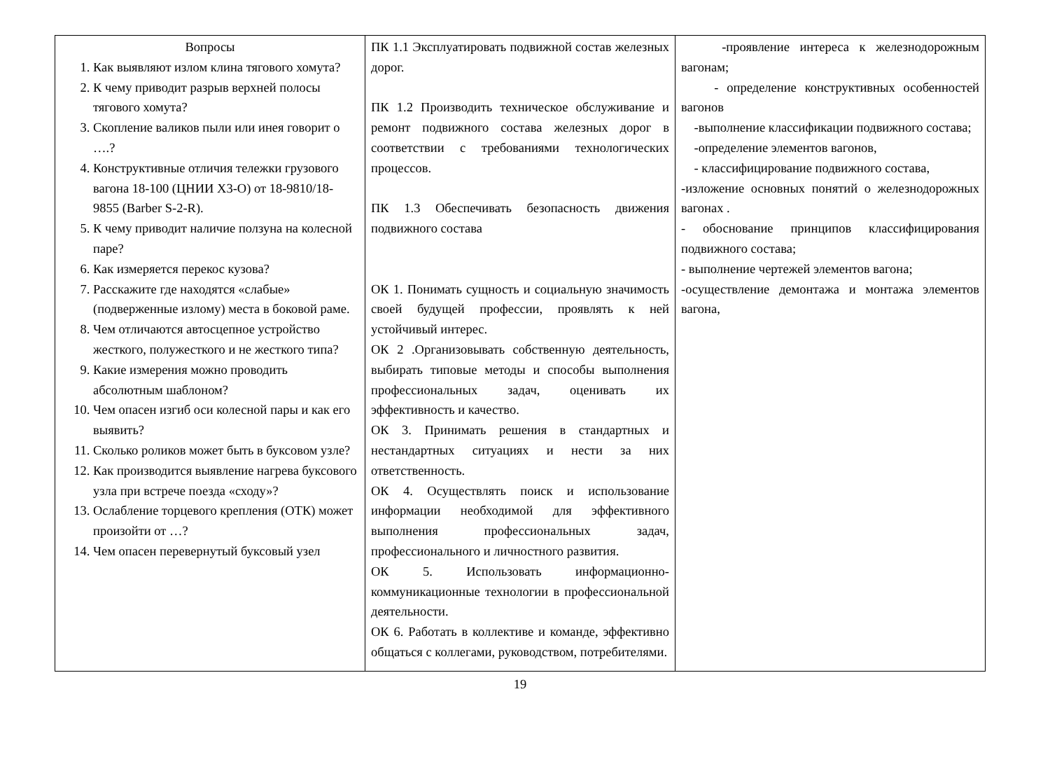| Вопросы 1. Как выявляют излом клина тягового хомута? 2. К чему приводит разрыв верхней полосы тягового хомута? 3. Скопление валиков пыли или инея говорит о ….? 4. Конструктивные отличия тележки грузового вагона 18-100 (ЦНИИ Х3-О) от 18-9810/18-9855 (Barber S-2-R). 5. К чему приводит наличие ползуна на колесной паре? 6. Как измеряется перекос кузова? 7. Расскажите где находятся «слабые» (подверженные излому) места в боковой раме. 8. Чем отличаются автосцепное устройство жесткого, полужесткого и не жесткого типа? 9. Какие измерения можно проводить абсолютным шаблоном? 10. Чем опасен изгиб оси колесной пары и как его выявить? 11. Сколько роликов может быть в буксовом узле? 12. Как производится выявление нагрева буксового узла при встрече поезда «сходу»? 13. Ослабление торцевого крепления (ОТК) может произойти от …? 14. Чем опасен перевернутый буксовый узел | ПК 1.1 Эксплуатировать подвижной состав железных дорог. ПК 1.2 Производить техническое обслуживание и ремонт подвижного состава железных дорог в соответствии с требованиями технологических процессов. ПК 1.3 Обеспечивать безопасность движения подвижного состава ОК 1. Понимать сущность и социальную значимость своей будущей профессии, проявлять к ней устойчивый интерес. ОК 2 .Организовывать собственную деятельность, выбирать типовые методы и способы выполнения профессиональных задач, оценивать их эффективность и качество. ОК 3. Принимать решения в стандартных и нестандартных ситуациях и нести за них ответственность. ОК 4. Осуществлять поиск и использование информации необходимой для эффективного выполнения профессиональных задач, профессионального и личностного развития. ОК 5. Использовать информационно-коммуникационные технологии в профессиональной деятельности. ОК 6. Работать в коллективе и команде, эффективно общаться с коллегами, руководством, потребителями. | -проявление интереса к железнодорожным вагонам; - определение конструктивных особенностей вагонов -выполнение классификации подвижного состава; -определение элементов вагонов, - классифицирование подвижного состава, -изложение основных понятий о железнодорожных вагонах . - обоснование принципов классифицирования подвижного состава; - выполнение чертежей элементов вагона; -осуществление демонтажа и монтажа элементов вагона, |
19